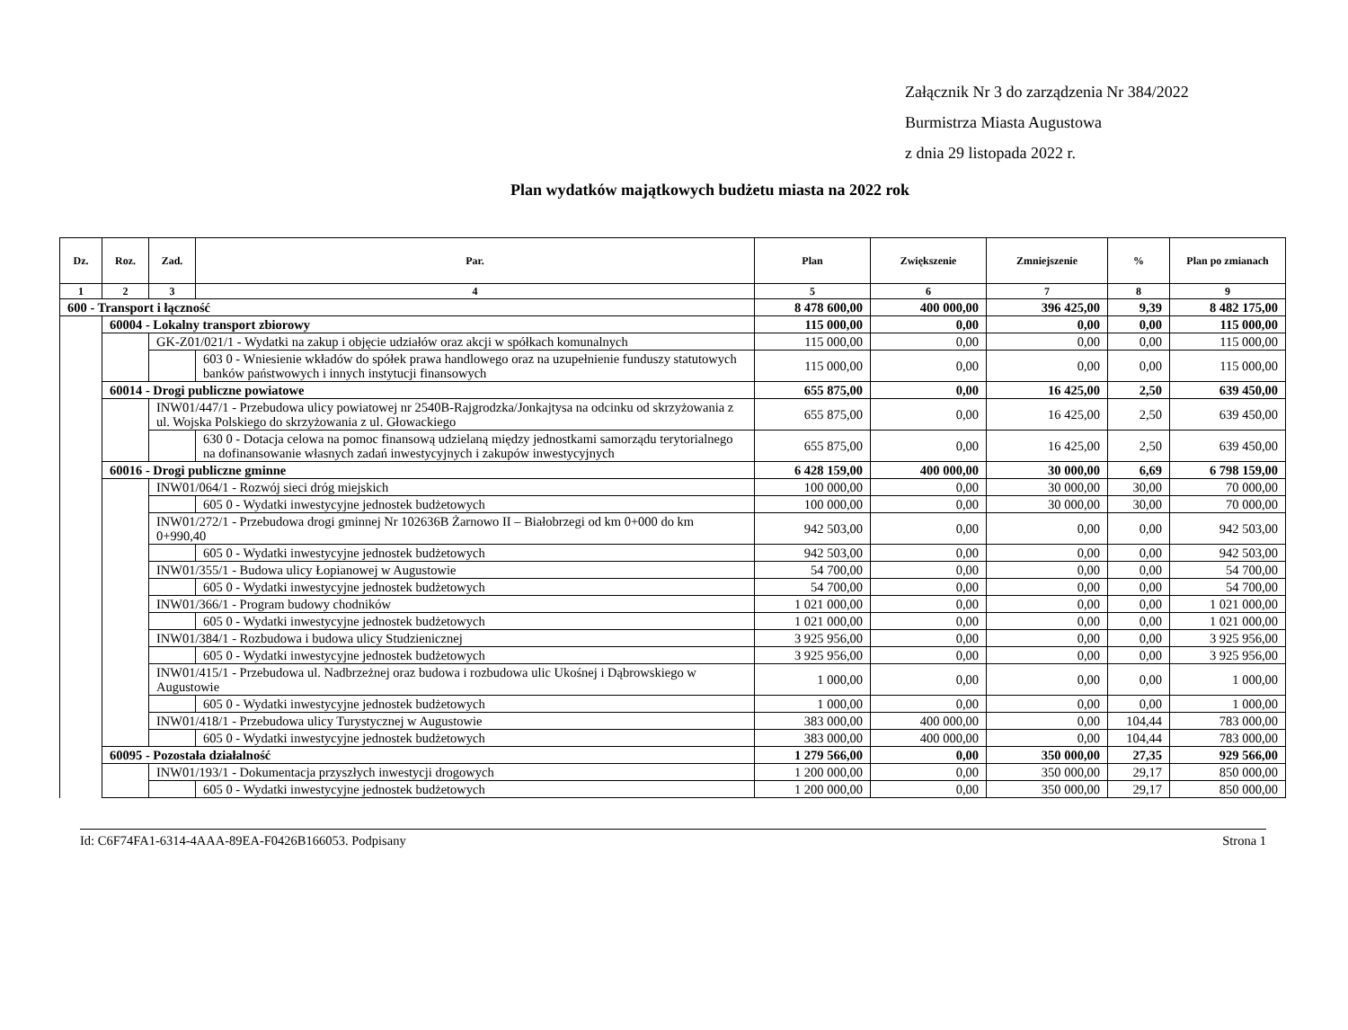Załącznik Nr 3 do zarządzenia Nr 384/2022
Burmistrza Miasta Augustowa
z dnia 29 listopada 2022 r.
Plan wydatków majątkowych budżetu miasta na 2022 rok
| Dz. | Roz. | Zad. | Par. | Plan | Zwiększenie | Zmniejszenie | % | Plan po zmianach |
| --- | --- | --- | --- | --- | --- | --- | --- | --- |
| 1 | 2 | 3 | 4 | 5 | 6 | 7 | 8 | 9 |
| 600 - Transport i łączność | | | | 8 478 600,00 | 400 000,00 | 396 425,00 | 9,39 | 8 482 175,00 |
| | 60004 - Lokalny transport zbiorowy | | | 115 000,00 | 0,00 | 0,00 | 0,00 | 115 000,00 |
| | | GK-Z01/021/1 - Wydatki na zakup i objęcie udziałów oraz akcji w spółkach komunalnych | | 115 000,00 | 0,00 | 0,00 | 0,00 | 115 000,00 |
| | | | 603 0 - Wniesienie wkładów do spółek prawa handlowego oraz na uzupełnienie funduszy statutowych banków państwowych i innych instytucji finansowych | 115 000,00 | 0,00 | 0,00 | 0,00 | 115 000,00 |
| | 60014 - Drogi publiczne powiatowe | | | 655 875,00 | 0,00 | 16 425,00 | 2,50 | 639 450,00 |
| | | INW01/447/1 - Przebudowa ulicy powiatowej nr 2540B-Rajgrodzka/Jonkajtysa na odcinku od skrzyżowania z ul. Wojska Polskiego do skrzyżowania z ul. Głowackiego | | 655 875,00 | 0,00 | 16 425,00 | 2,50 | 639 450,00 |
| | | | 630 0 - Dotacja celowa na pomoc finansową udzielaną między jednostkami samorządu terytorialnego na dofinansowanie własnych zadań inwestycyjnych i zakupów inwestycyjnych | 655 875,00 | 0,00 | 16 425,00 | 2,50 | 639 450,00 |
| | 60016 - Drogi publiczne gminne | | | 6 428 159,00 | 400 000,00 | 30 000,00 | 6,69 | 6 798 159,00 |
| | | INW01/064/1 - Rozwój sieci dróg miejskich | | 100 000,00 | 0,00 | 30 000,00 | 30,00 | 70 000,00 |
| | | | 605 0 - Wydatki inwestycyjne jednostek budżetowych | 100 000,00 | 0,00 | 30 000,00 | 30,00 | 70 000,00 |
| | | INW01/272/1 - Przebudowa drogi gminnej Nr 102636B Żarnowo II – Białobrzegi od km 0+000 do km 0+990,40 | | 942 503,00 | 0,00 | 0,00 | 0,00 | 942 503,00 |
| | | | 605 0 - Wydatki inwestycyjne jednostek budżetowych | 942 503,00 | 0,00 | 0,00 | 0,00 | 942 503,00 |
| | | INW01/355/1 - Budowa ulicy Łopianowej w Augustowie | | 54 700,00 | 0,00 | 0,00 | 0,00 | 54 700,00 |
| | | | 605 0 - Wydatki inwestycyjne jednostek budżetowych | 54 700,00 | 0,00 | 0,00 | 0,00 | 54 700,00 |
| | | INW01/366/1 - Program budowy chodników | | 1 021 000,00 | 0,00 | 0,00 | 0,00 | 1 021 000,00 |
| | | | 605 0 - Wydatki inwestycyjne jednostek budżetowych | 1 021 000,00 | 0,00 | 0,00 | 0,00 | 1 021 000,00 |
| | | INW01/384/1 - Rozbudowa i budowa ulicy Studzienicznej | | 3 925 956,00 | 0,00 | 0,00 | 0,00 | 3 925 956,00 |
| | | | 605 0 - Wydatki inwestycyjne jednostek budżetowych | 3 925 956,00 | 0,00 | 0,00 | 0,00 | 3 925 956,00 |
| | | INW01/415/1 - Przebudowa ul. Nadbrzeżnej oraz budowa i rozbudowa ulic Ukośnej i Dąbrowskiego w Augustowie | | 1 000,00 | 0,00 | 0,00 | 0,00 | 1 000,00 |
| | | | 605 0 - Wydatki inwestycyjne jednostek budżetowych | 1 000,00 | 0,00 | 0,00 | 0,00 | 1 000,00 |
| | | INW01/418/1 - Przebudowa ulicy Turystycznej w Augustowie | | 383 000,00 | 400 000,00 | 0,00 | 104,44 | 783 000,00 |
| | | | 605 0 - Wydatki inwestycyjne jednostek budżetowych | 383 000,00 | 400 000,00 | 0,00 | 104,44 | 783 000,00 |
| | 60095 - Pozostała działalność | | | 1 279 566,00 | 0,00 | 350 000,00 | 27,35 | 929 566,00 |
| | | INW01/193/1 - Dokumentacja przyszłych inwestycji drogowych | | 1 200 000,00 | 0,00 | 350 000,00 | 29,17 | 850 000,00 |
| | | | 605 0 - Wydatki inwestycyjne jednostek budżetowych | 1 200 000,00 | 0,00 | 350 000,00 | 29,17 | 850 000,00 |
Id: C6F74FA1-6314-4AAA-89EA-F0426B166053. Podpisany Strona 1